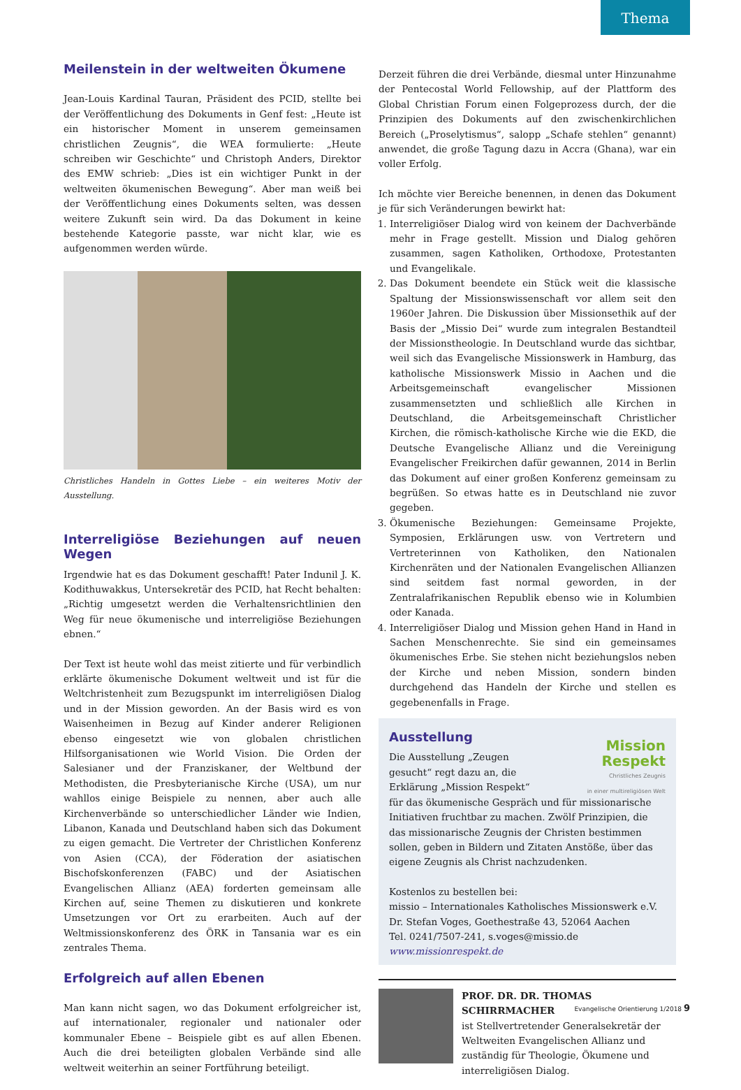Thema
Meilenstein in der weltweiten Ökumene
Jean-Louis Kardinal Tauran, Präsident des PCID, stellte bei der Veröffentlichung des Dokuments in Genf fest: „Heute ist ein historischer Moment in unserem gemeinsamen christlichen Zeugnis“, die WEA formulierte: „Heute schreiben wir Geschichte“ und Christoph Anders, Direktor des EMW schrieb: „Dies ist ein wichtiger Punkt in der weltweiten ökumenischen Bewegung“. Aber man weiß bei der Veröffentlichung eines Dokuments selten, was dessen weitere Zukunft sein wird. Da das Dokument in keine bestehende Kategorie passte, war nicht klar, wie es aufgenommen werden würde.
Christliches Handeln in Gottes Liebe – ein weiteres Motiv der Ausstellung.
Interreligiöse Beziehungen auf neuen Wegen
Irgendwie hat es das Dokument geschafft! Pater Indunil J. K. Kodithuwakkus, Untersekretär des PCID, hat Recht behalten: „Richtig umgesetzt werden die Verhaltensrichtlinien den Weg für neue ökumenische und interreligiöse Beziehungen ebnen.“
Der Text ist heute wohl das meist zitierte und für verbindlich erklärte ökumenische Dokument weltweit und ist für die Weltchristenheit zum Bezugspunkt im interreligiösen Dialog und in der Mission geworden. An der Basis wird es von Waisenheimen in Bezug auf Kinder anderer Religionen ebenso eingesetzt wie von globalen christlichen Hilfsorganisationen wie World Vision. Die Orden der Salesianer und der Franziskaner, der Weltbund der Methodisten, die Presbyterianische Kirche (USA), um nur wahllos einige Beispiele zu nennen, aber auch alle Kirchenverbände so unterschiedlicher Länder wie Indien, Libanon, Kanada und Deutschland haben sich das Dokument zu eigen gemacht. Die Vertreter der Christlichen Konferenz von Asien (CCA), der Föderation der asiatischen Bischofskonferenzen (FABC) und der Asiatischen Evangelischen Allianz (AEA) forderten gemeinsam alle Kirchen auf, seine Themen zu diskutieren und konkrete Umsetzungen vor Ort zu erarbeiten. Auch auf der Weltmissionskonferenz des ÖRK in Tansania war es ein zentrales Thema.
Erfolgreich auf allen Ebenen
Man kann nicht sagen, wo das Dokument erfolgreicher ist, auf internationaler, regionaler und nationaler oder kommunaler Ebene – Beispiele gibt es auf allen Ebenen. Auch die drei beteiligten globalen Verbände sind alle weltweit weiterhin an seiner Fortführung beteiligt.
Derzeit führen die drei Verbände, diesmal unter Hinzunahme der Pentecostal World Fellowship, auf der Plattform des Global Christian Forum einen Folgeprozess durch, der die Prinzipien des Dokuments auf den zwischenkirchlichen Bereich („Proselytismus“, salopp „Schafe stehlen“ genannt) anwendet, die große Tagung dazu in Accra (Ghana), war ein voller Erfolg.
Ich möchte vier Bereiche benennen, in denen das Dokument je für sich Veränderungen bewirkt hat:
1. Interreligiöser Dialog wird von keinem der Dachverbände mehr in Frage gestellt. Mission und Dialog gehören zusammen, sagen Katholiken, Orthodoxe, Protestanten und Evangelikale.
2. Das Dokument beendete ein Stück weit die klassische Spaltung der Missionswissenschaft vor allem seit den 1960er Jahren. Die Diskussion über Missionsethik auf der Basis der „Missio Dei“ wurde zum integralen Bestandteil der Missionstheologie. In Deutschland wurde das sichtbar, weil sich das Evangelische Missionswerk in Hamburg, das katholische Missionswerk Missio in Aachen und die Arbeitsgemeinschaft evangelischer Missionen zusammensetzten und schließlich alle Kirchen in Deutschland, die Arbeitsgemeinschaft Christlicher Kirchen, die römisch-katholische Kirche wie die EKD, die Deutsche Evangelische Allianz und die Vereinigung Evangelischer Freikirchen dafür gewannen, 2014 in Berlin das Dokument auf einer großen Konferenz gemeinsam zu begrüßen. So etwas hatte es in Deutschland nie zuvor gegeben.
3. Ökumenische Beziehungen: Gemeinsame Projekte, Symposien, Erklärungen usw. von Vertretern und Vertreterinnen von Katholiken, den Nationalen Kirchenräten und der Nationalen Evangelischen Allianzen sind seitdem fast normal geworden, in der Zentralafrikanischen Republik ebenso wie in Kolumbien oder Kanada.
4. Interreligiöser Dialog und Mission gehen Hand in Hand in Sachen Menschenrechte. Sie sind ein gemeinsames ökumenisches Erbe. Sie stehen nicht beziehungslos neben der Kirche und neben Mission, sondern binden durchgehend das Handeln der Kirche und stellen es gegebenenfalls in Frage.
Mission
Respekt
Christliches Zeugnis
in einer multireligiösen Welt
Ausstellung
Die Ausstellung „Zeugen gesucht“ regt dazu an, die Erklärung „Mission Respekt“ für das ökumenische Gespräch und für missionarische Initiativen fruchtbar zu machen. Zwölf Prinzipien, die das missionarische Zeugnis der Christen bestimmen sollen, geben in Bildern und Zitaten Anstöße, über das eigene Zeugnis als Christ nachzudenken.
Kostenlos zu bestellen bei:
missio – Internationales Katholisches Missionswerk e.V.
Dr. Stefan Voges, Goethestraße 43, 52064 Aachen
Tel. 0241/7507-241, s.voges@missio.de
www.missionrespekt.de
PROF. DR. DR. THOMAS SCHIRRMACHER
ist Stellvertretender Generalsekretär der Weltweiten Evangelischen Allianz und zuständig für Theologie, Ökumene und interreligiösen Dialog.
Evangelische Orientierung 1/2018 9